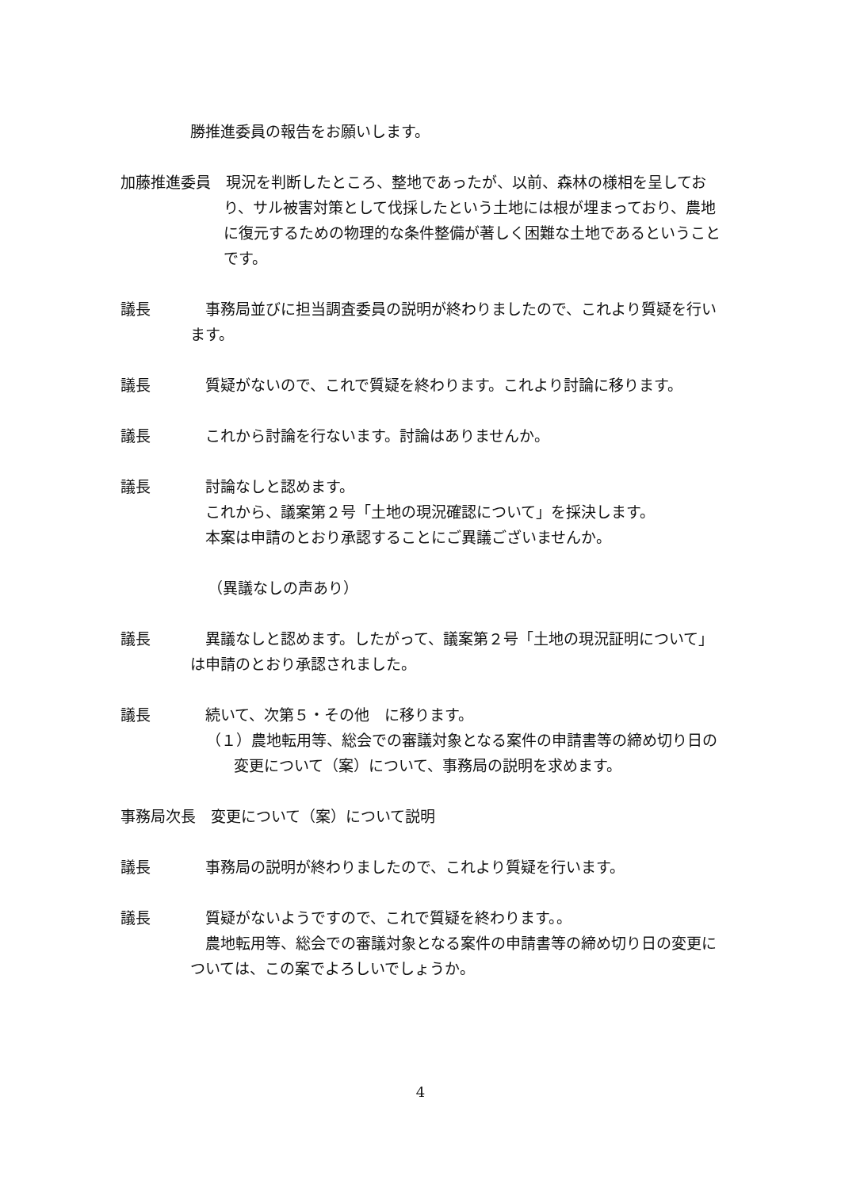勝推進委員の報告をお願いします。
加藤推進委員　現況を判断したところ、整地であったが、以前、森林の様相を呈しており、サル被害対策として伐採したという土地には根が埋まっており、農地に復元するための物理的な条件整備が著しく困難な土地であるということです。
議長　事務局並びに担当調査委員の説明が終わりましたので、これより質疑を行います。
議長　質疑がないので、これで質疑を終わります。これより討論に移ります。
議長　これから討論を行ないます。討論はありませんか。
議長　討論なしと認めます。
　これから、議案第２号「土地の現況確認について」を採決します。
　本案は申請のとおり承認することにご異議ございませんか。
（異議なしの声あり）
議長　異議なしと認めます。したがって、議案第２号「土地の現況証明について」は申請のとおり承認されました。
議長　続いて、次第５・その他　に移ります。
（１）農地転用等、総会での審議対象となる案件の申請書等の締め切り日の変更について（案）について、事務局の説明を求めます。
事務局次長　変更について（案）について説明
議長　事務局の説明が終わりましたので、これより質疑を行います。
議長　質疑がないようですので、これで質疑を終わります。。
　農地転用等、総会での審議対象となる案件の申請書等の締め切り日の変更については、この案でよろしいでしょうか。
4